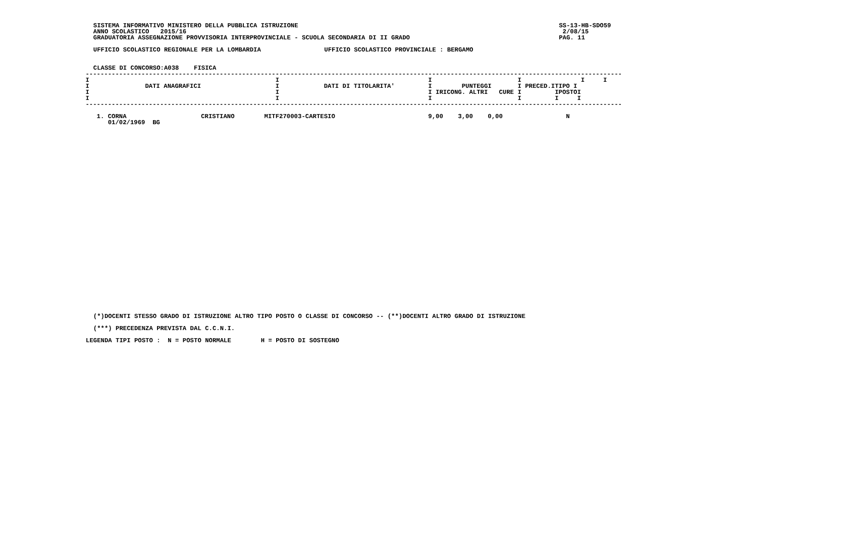SISTEMA INFORMATIVO MINISTERO DELLA PUBBLICA ISTRUZIONE                                                                      SS-13-HB-SDO59
  ANNO SCOLASTICO   2015/16                                                                                                     2/08/15
  GRADUATORIA ASSEGNAZIONE PROVVISORIA INTERPROVINCIALE - SCUOLA SECONDARIA DI II GRADO                                        PAG. 11

  UFFICIO SCOLASTICO REGIONALE PER LA LOMBARDIA                 UFFICIO SCOLASTICO PROVINCIALE : BERGAMO


  CLASSE DI CONCORSO:A038    FISICA
| DATI ANAGRAFICI | DATI DI TITOLARITA' | IRICONG. | ALTRI | CURE | PRECED. | TIPO POSTO |
| --- | --- | --- | --- | --- | --- | --- |
| 1. CORNA CRISTIANO 01/02/1969 BG | MITF270003-CARTESIO | 9,00 | 3,00 | 0,00 | | N |
 ------------------------------------------------------------------------------------------------------------------------------------------------
 I                                                  I                                        I                       I                I     I
 I               DATI ANAGRAFICI                    I            DATI DI TITOLARITA'         I        PUNTEGGI       I PRECED.ITIPO I
 I                                                  I                                        I IRICONG. ALTRI   CURE I         IPOSTOI
 I                                                  I                                        I                       I         I     I
 ------------------------------------------------------------------------------------------------------------------------------------------------

    1. CORNA                    CRISTIANO        MITF270003-CARTESIO                         9,00    3,00    0,00                 N
       01/02/1969  BG
  (*)DOCENTI STESSO GRADO DI ISTRUZIONE ALTRO TIPO POSTO O CLASSE DI CONCORSO -- (**)DOCENTI ALTRO GRADO DI ISTRUZIONE

  (***) PRECEDENZA PREVISTA DAL C.C.N.I.

LEGENDA TIPI POSTO :  N = POSTO NORMALE        H = POSTO DI SOSTEGNO